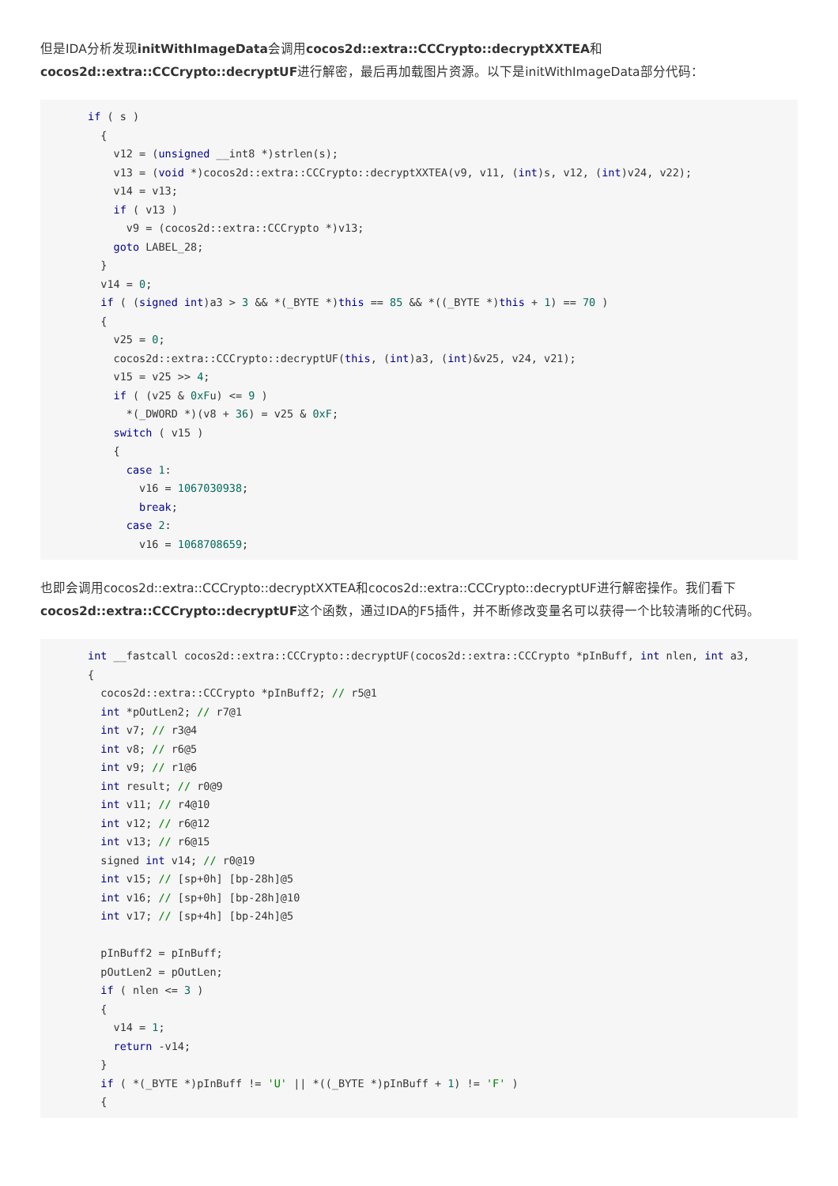但是IDA分析发现initWithImageData会调用cocos2d::extra::CCCrypto::decryptXXTEA和cocos2d::extra::CCCrypto::decryptUF进行解密，最后再加载图片资源。以下是initWithImageData部分代码：
if ( s )
  {
    v12 = (unsigned __int8 *)strlen(s);
    v13 = (void *)cocos2d::extra::CCCrypto::decryptXXTEA(v9, v11, (int)s, v12, (int)v24, v22);
    v14 = v13;
    if ( v13 )
      v9 = (cocos2d::extra::CCCrypto *)v13;
    goto LABEL_28;
  }
  v14 = 0;
  if ( (signed int)a3 > 3 && *(_BYTE *)this == 85 && *((_BYTE *)this + 1) == 70 )
  {
    v25 = 0;
    cocos2d::extra::CCCrypto::decryptUF(this, (int)a3, (int)&v25, v24, v21);
    v15 = v25 >> 4;
    if ( (v25 & 0xFu) <= 9 )
      *(_DWORD *)(v8 + 36) = v25 & 0xF;
    switch ( v15 )
    {
      case 1:
        v16 = 1067030938;
        break;
      case 2:
        v16 = 1068708659;
也即会调用cocos2d::extra::CCCrypto::decryptXXTEA和cocos2d::extra::CCCrypto::decryptUF进行解密操作。我们看下cocos2d::extra::CCCrypto::decryptUF这个函数，通过IDA的F5插件，并不断修改变量名可以获得一个比较清晰的C代码。
int __fastcall cocos2d::extra::CCCrypto::decryptUF(cocos2d::extra::CCCrypto *pInBuff, int nlen, int a3,
{
  cocos2d::extra::CCCrypto *pInBuff2; // r5@1
  int *pOutLen2; // r7@1
  int v7; // r3@4
  int v8; // r6@5
  int v9; // r1@6
  int result; // r0@9
  int v11; // r4@10
  int v12; // r6@12
  int v13; // r6@15
  signed int v14; // r0@19
  int v15; // [sp+0h] [bp-28h]@5
  int v16; // [sp+0h] [bp-28h]@10
  int v17; // [sp+4h] [bp-24h]@5

  pInBuff2 = pInBuff;
  pOutLen2 = pOutLen;
  if ( nlen <= 3 )
  {
    v14 = 1;
    return -v14;
  }
  if ( *(_BYTE *)pInBuff != 'U' || *((_BYTE *)pInBuff + 1) != 'F' )
  {